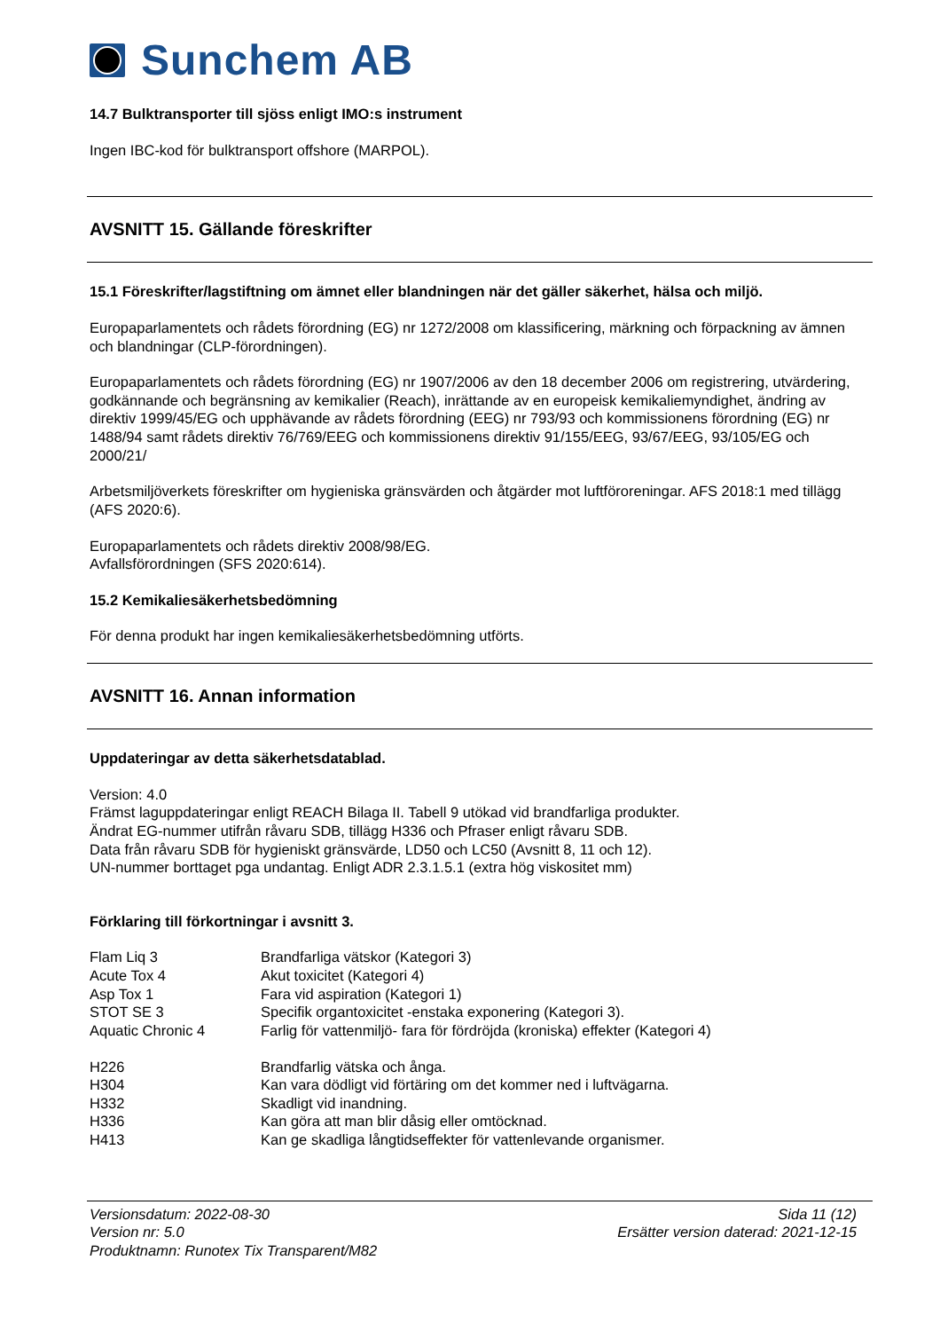Sunchem AB
14.7 Bulktransporter till sjöss enligt IMO:s instrument
Ingen IBC-kod för bulktransport offshore (MARPOL).
AVSNITT 15. Gällande föreskrifter
15.1 Föreskrifter/lagstiftning om ämnet eller blandningen när det gäller säkerhet, hälsa och miljö.
Europaparlamentets och rådets förordning (EG) nr 1272/2008 om klassificering, märkning och förpackning av ämnen och blandningar (CLP-förordningen).
Europaparlamentets och rådets förordning (EG) nr 1907/2006 av den 18 december 2006 om registrering, utvärdering, godkännande och begränsning av kemikalier (Reach), inrättande av en europeisk kemikaliemyndighet, ändring av direktiv 1999/45/EG och upphävande av rådets förordning (EEG) nr 793/93 och kommissionens förordning (EG) nr 1488/94 samt rådets direktiv 76/769/EEG och kommissionens direktiv 91/155/EEG, 93/67/EEG, 93/105/EG och 2000/21/
Arbetsmiljöverkets föreskrifter om hygieniska gränsvärden och åtgärder mot luftföroreningar. AFS 2018:1 med tillägg (AFS 2020:6).
Europaparlamentets och rådets direktiv 2008/98/EG.
Avfallsförordningen (SFS 2020:614).
15.2 Kemikaliesäkerhetsbedömning
För denna produkt har ingen kemikaliesäkerhetsbedömning utförts.
AVSNITT 16. Annan information
Uppdateringar av detta säkerhetsdatablad.
Version: 4.0
Främst laguppdateringar enligt REACH Bilaga II. Tabell 9 utökad vid brandfarliga produkter.
Ändrat EG-nummer utifrån råvaru SDB, tillägg H336 och Pfraser enligt råvaru SDB.
Data från råvaru SDB för hygieniskt gränsvärde, LD50 och LC50 (Avsnitt 8, 11 och 12).
UN-nummer borttaget pga undantag. Enligt ADR 2.3.1.5.1 (extra hög viskositet mm)
Förklaring till förkortningar i avsnitt 3.
| Flam Liq 3 | Brandfarliga vätskor (Kategori 3) |
| Acute Tox 4 | Akut toxicitet (Kategori 4) |
| Asp Tox 1 | Fara vid aspiration (Kategori 1) |
| STOT SE 3 | Specifik organtoxicitet -enstaka exponering (Kategori 3). |
| Aquatic Chronic 4 | Farlig för vattenmiljö- fara för fördröjda (kroniska) effekter (Kategori 4) |
| H226 | Brandfarlig vätska och ånga. |
| H304 | Kan vara dödligt vid förtäring om det kommer ned i luftvägarna. |
| H332 | Skadligt vid inandning. |
| H336 | Kan göra att man blir dåsig eller omtöcknad. |
| H413 | Kan ge skadliga långtidseffekter för vattenlevande organismer. |
Versionsdatum: 2022-08-30
Version nr: 5.0
Produktnamn: Runotex Tix Transparent/M82
Sida 11 (12)
Ersätter version daterad: 2021-12-15